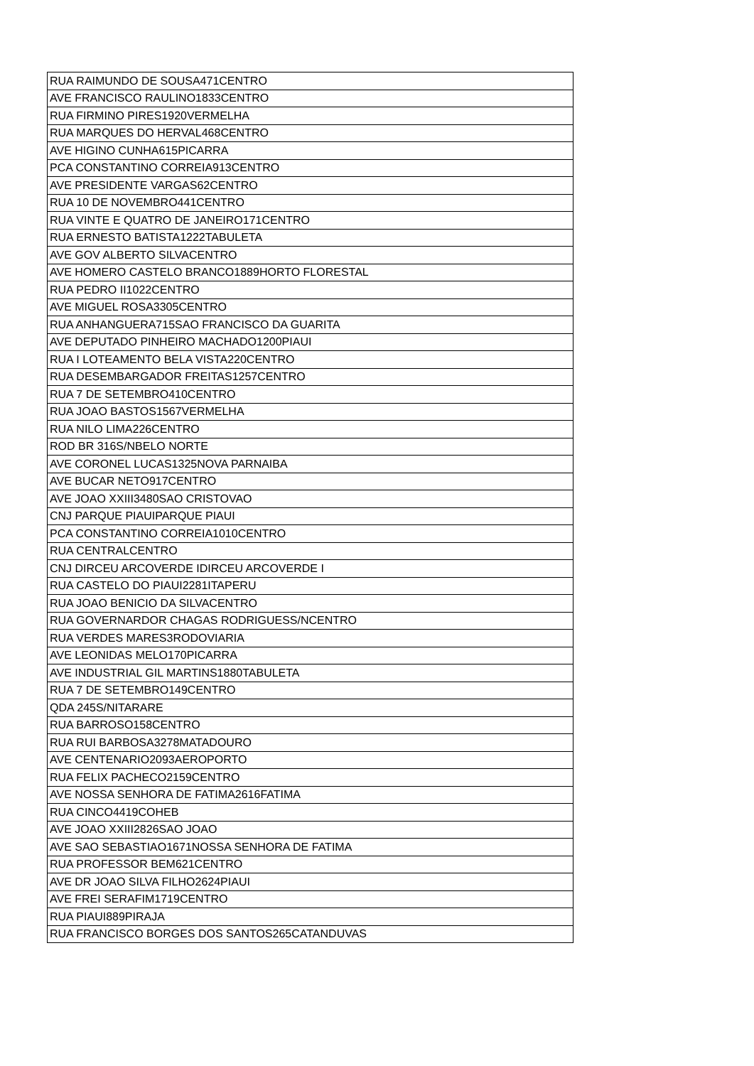| RUA RAIMUNDO DE SOUSA471CENTRO |
| AVE FRANCISCO RAULINO1833CENTRO |
| RUA FIRMINO PIRES1920VERMELHA |
| RUA MARQUES DO HERVAL468CENTRO |
| AVE HIGINO CUNHA615PICARRA |
| PCA CONSTANTINO CORREIA913CENTRO |
| AVE PRESIDENTE VARGAS62CENTRO |
| RUA 10 DE NOVEMBRO441CENTRO |
| RUA VINTE E QUATRO DE JANEIRO171CENTRO |
| RUA ERNESTO BATISTA1222TABULETA |
| AVE GOV ALBERTO SILVACENTRO |
| AVE HOMERO CASTELO BRANCO1889HORTO FLORESTAL |
| RUA PEDRO II1022CENTRO |
| AVE MIGUEL ROSA3305CENTRO |
| RUA ANHANGUERA715SAO FRANCISCO DA GUARITA |
| AVE DEPUTADO PINHEIRO MACHADO1200PIAUI |
| RUA I LOTEAMENTO BELA VISTA220CENTRO |
| RUA DESEMBARGADOR FREITAS1257CENTRO |
| RUA 7 DE SETEMBRO410CENTRO |
| RUA JOAO BASTOS1567VERMELHA |
| RUA NILO LIMA226CENTRO |
| ROD BR 316S/NBELO NORTE |
| AVE CORONEL LUCAS1325NOVA PARNAIBA |
| AVE BUCAR NETO917CENTRO |
| AVE JOAO XXIII3480SAO CRISTOVAO |
| CNJ PARQUE PIAUIPARQUE PIAUI |
| PCA CONSTANTINO CORREIA1010CENTRO |
| RUA CENTRALCENTRO |
| CNJ DIRCEU ARCOVERDE IDIRCEU ARCOVERDE I |
| RUA CASTELO DO PIAUI2281ITAPERU |
| RUA JOAO BENICIO DA SILVACENTRO |
| RUA GOVERNARDOR CHAGAS RODRIGUESS/NCENTRO |
| RUA VERDES MARES3RODOVIARIA |
| AVE LEONIDAS MELO170PICARRA |
| AVE INDUSTRIAL GIL MARTINS1880TABULETA |
| RUA 7 DE SETEMBRO149CENTRO |
| QDA 245S/NITARARE |
| RUA BARROSO158CENTRO |
| RUA RUI BARBOSA3278MATADOURO |
| AVE CENTENARIO2093AEROPORTO |
| RUA FELIX PACHECO2159CENTRO |
| AVE NOSSA SENHORA DE FATIMA2616FATIMA |
| RUA CINCO4419COHEB |
| AVE JOAO XXIII2826SAO JOAO |
| AVE SAO SEBASTIAO1671NOSSA SENHORA DE FATIMA |
| RUA PROFESSOR BEM621CENTRO |
| AVE DR JOAO SILVA FILHO2624PIAUI |
| AVE FREI SERAFIM1719CENTRO |
| RUA PIAUI889PIRAJA |
| RUA FRANCISCO BORGES DOS SANTOS265CATANDUVAS |